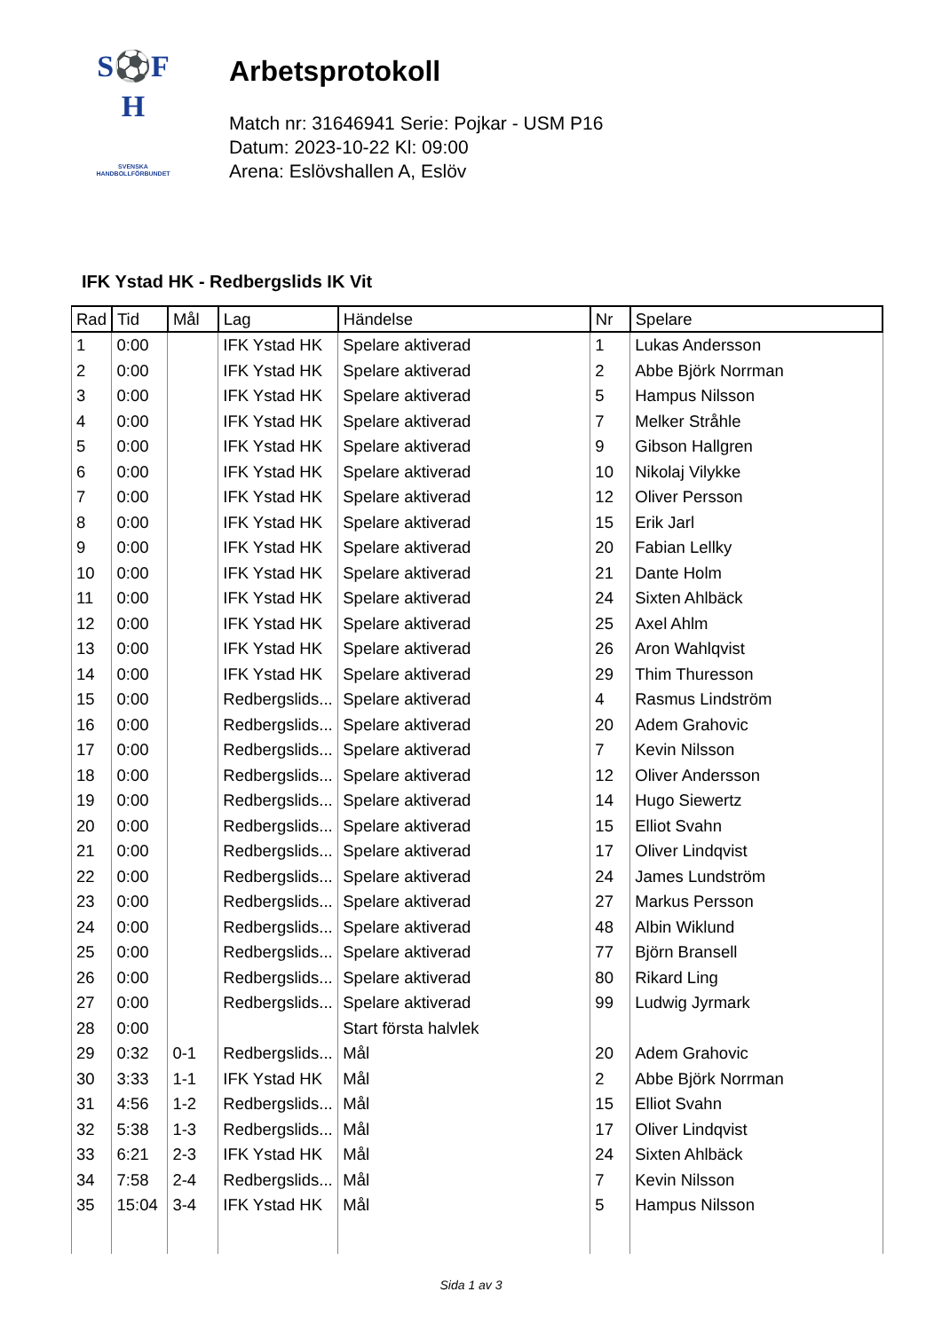S⚽F
H
SVENSKA
HANDBOLLFÖRBUNDET
Arbetsprotokoll
Match nr: 31646941 Serie: Pojkar - USM P16
Datum: 2023-10-22 Kl: 09:00
Arena: Eslövshallen A, Eslöv
IFK Ystad HK - Redbergslids IK Vit
| Rad | Tid | Mål | Lag | Händelse | Nr | Spelare |
| --- | --- | --- | --- | --- | --- | --- |
| 1 | 0:00 | | IFK Ystad HK | Spelare aktiverad | 1 | Lukas Andersson |
| 2 | 0:00 | | IFK Ystad HK | Spelare aktiverad | 2 | Abbe Björk Norrman |
| 3 | 0:00 | | IFK Ystad HK | Spelare aktiverad | 5 | Hampus Nilsson |
| 4 | 0:00 | | IFK Ystad HK | Spelare aktiverad | 7 | Melker Stråhle |
| 5 | 0:00 | | IFK Ystad HK | Spelare aktiverad | 9 | Gibson Hallgren |
| 6 | 0:00 | | IFK Ystad HK | Spelare aktiverad | 10 | Nikolaj Vilykke |
| 7 | 0:00 | | IFK Ystad HK | Spelare aktiverad | 12 | Oliver Persson |
| 8 | 0:00 | | IFK Ystad HK | Spelare aktiverad | 15 | Erik Jarl |
| 9 | 0:00 | | IFK Ystad HK | Spelare aktiverad | 20 | Fabian Lellky |
| 10 | 0:00 | | IFK Ystad HK | Spelare aktiverad | 21 | Dante Holm |
| 11 | 0:00 | | IFK Ystad HK | Spelare aktiverad | 24 | Sixten Ahlbäck |
| 12 | 0:00 | | IFK Ystad HK | Spelare aktiverad | 25 | Axel Ahlm |
| 13 | 0:00 | | IFK Ystad HK | Spelare aktiverad | 26 | Aron Wahlqvist |
| 14 | 0:00 | | IFK Ystad HK | Spelare aktiverad | 29 | Thim Thuresson |
| 15 | 0:00 | | Redbergslids... | Spelare aktiverad | 4 | Rasmus Lindström |
| 16 | 0:00 | | Redbergslids... | Spelare aktiverad | 20 | Adem Grahovic |
| 17 | 0:00 | | Redbergslids... | Spelare aktiverad | 7 | Kevin Nilsson |
| 18 | 0:00 | | Redbergslids... | Spelare aktiverad | 12 | Oliver Andersson |
| 19 | 0:00 | | Redbergslids... | Spelare aktiverad | 14 | Hugo Siewertz |
| 20 | 0:00 | | Redbergslids... | Spelare aktiverad | 15 | Elliot Svahn |
| 21 | 0:00 | | Redbergslids... | Spelare aktiverad | 17 | Oliver Lindqvist |
| 22 | 0:00 | | Redbergslids... | Spelare aktiverad | 24 | James Lundström |
| 23 | 0:00 | | Redbergslids... | Spelare aktiverad | 27 | Markus Persson |
| 24 | 0:00 | | Redbergslids... | Spelare aktiverad | 48 | Albin Wiklund |
| 25 | 0:00 | | Redbergslids... | Spelare aktiverad | 77 | Björn Bransell |
| 26 | 0:00 | | Redbergslids... | Spelare aktiverad | 80 | Rikard Ling |
| 27 | 0:00 | | Redbergslids... | Spelare aktiverad | 99 | Ludwig Jyrmark |
| 28 | 0:00 | | | Start första halvlek | | |
| 29 | 0:32 | 0-1 | Redbergslids... | Mål | 20 | Adem Grahovic |
| 30 | 3:33 | 1-1 | IFK Ystad HK | Mål | 2 | Abbe Björk Norrman |
| 31 | 4:56 | 1-2 | Redbergslids... | Mål | 15 | Elliot Svahn |
| 32 | 5:38 | 1-3 | Redbergslids... | Mål | 17 | Oliver Lindqvist |
| 33 | 6:21 | 2-3 | IFK Ystad HK | Mål | 24 | Sixten Ahlbäck |
| 34 | 7:58 | 2-4 | Redbergslids... | Mål | 7 | Kevin Nilsson |
| 35 | 15:04 | 3-4 | IFK Ystad HK | Mål | 5 | Hampus Nilsson |
Sida 1 av 3